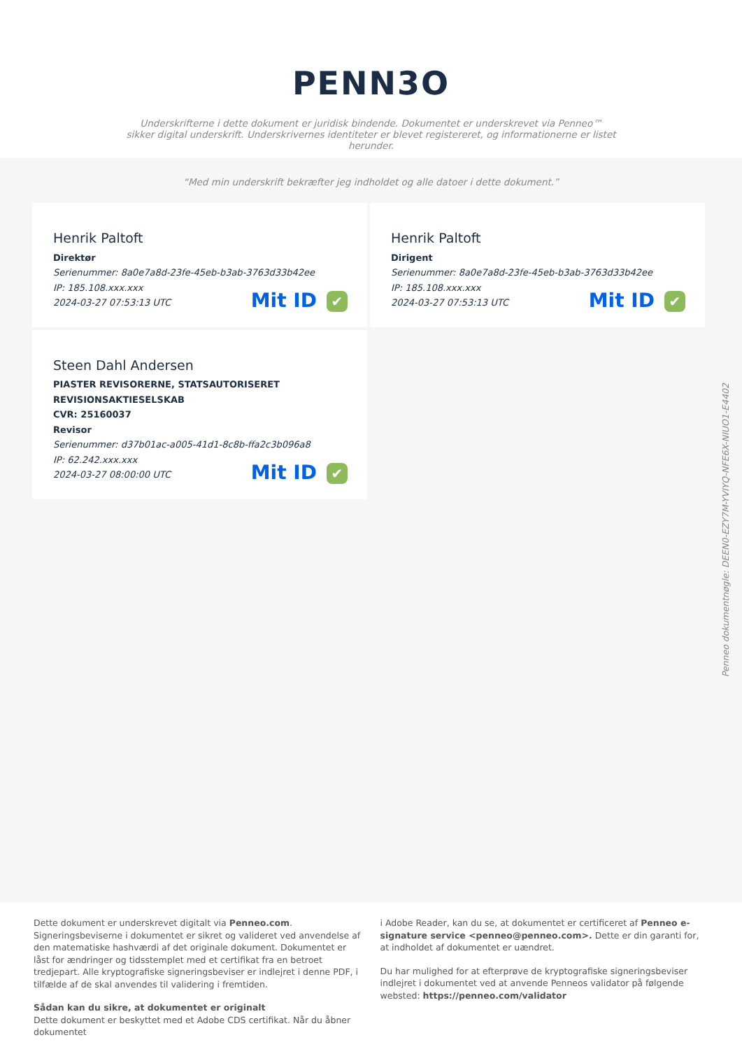PENN3O
Underskrifterne i dette dokument er juridisk bindende. Dokumentet er underskrevet via Penneo™ sikker digital underskrift. Underskrivernes identiteter er blevet registereret, og informationerne er listet herunder.
“Med min underskrift bekræfter jeg indholdet og alle datoer i dette dokument.”
Henrik Paltoft
Direktør
Serienummer: 8a0e7a8d-23fe-45eb-b3ab-3763d33b42ee
IP: 185.108.xxx.xxx
2024-03-27 07:53:13 UTC
Mit ID ✔
Henrik Paltoft
Dirigent
Serienummer: 8a0e7a8d-23fe-45eb-b3ab-3763d33b42ee
IP: 185.108.xxx.xxx
2024-03-27 07:53:13 UTC
Mit ID ✔
Steen Dahl Andersen
PIASTER REVISORERNE, STATSAUTORISERET REVISIONSAKTIESELSKAB
CVR: 25160037
Revisor
Serienummer: d37b01ac-a005-41d1-8c8b-ffa2c3b096a8
IP: 62.242.xxx.xxx
2024-03-27 08:00:00 UTC
Mit ID ✔
Penneo dokumentnøgle: DEEN0-EZY7M-YVIYQ-NFE6X-NIUO1-E4402
Dette dokument er underskrevet digitalt via Penneo.com. Signeringsbeviserne i dokumentet er sikret og valideret ved anvendelse af den matematiske hashværdi af det originale dokument. Dokumentet er låst for ændringer og tidsstemplet med et certifikat fra en betroet tredjepart. Alle kryptografiske signeringsbeviser er indlejret i denne PDF, i tilfælde af de skal anvendes til validering i fremtiden.
Sådan kan du sikre, at dokumentet er originalt
Dette dokument er beskyttet med et Adobe CDS certifikat. Når du åbner dokumentet
i Adobe Reader, kan du se, at dokumentet er certificeret af Penneo e-signature service <penneo@penneo.com>. Dette er din garanti for, at indholdet af dokumentet er uændret.
Du har mulighed for at efterprøve de kryptografiske signeringsbeviser indlejret i dokumentet ved at anvende Penneos validator på følgende websted: https://penneo.com/validator